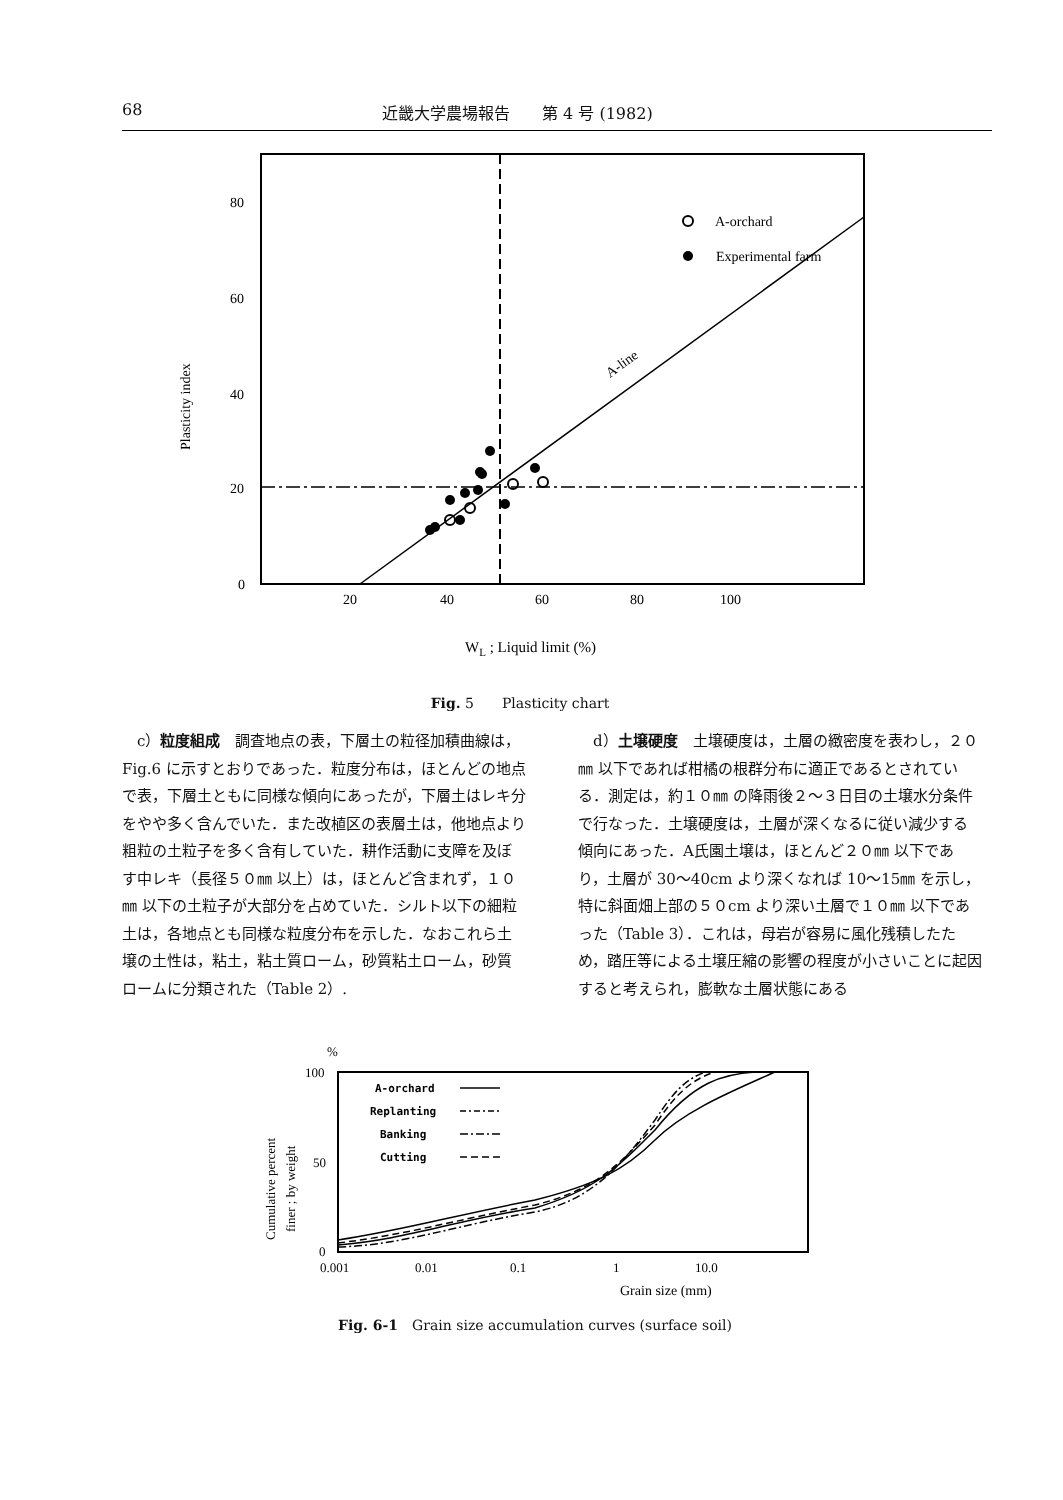68 近畿大学農場報告　　第 4 号 (1982)
80
60
40
20
0
Plasticity index
20
40
60
80
100
A-line
A-orchard
Experimental farm
WL ; Liquid limit (%)
Fig. 5　　Plasticity chart
　c）粒度組成　調査地点の表，下層土の粒径加積曲線は，Fig.6 に示すとおりであった．粒度分布は，ほとんどの地点で表，下層土ともに同様な傾向にあったが，下層土はレキ分をやや多く含んでいた．また改植区の表層土は，他地点より粗粒の土粒子を多く含有していた．耕作活動に支障を及ぼす中レキ（長径５０㎜ 以上）は，ほとんど含まれず，１０㎜ 以下の土粒子が大部分を占めていた．シルト以下の細粒土は，各地点とも同様な粒度分布を示した．なおこれら土壌の土性は，粘土，粘土質ローム，砂質粘土ローム，砂質ロームに分類された（Table 2）.
　d）土壌硬度　土壌硬度は，土層の緻密度を表わし，２０㎜ 以下であれば柑橘の根群分布に適正であるとされている．測定は，約１０㎜ の降雨後２～３日目の土壌水分条件で行なった．土壌硬度は，土層が深くなるに従い減少する傾向にあった．A氏園土壌は，ほとんど２０㎜ 以下であり，土層が 30～40cm より深くなれば 10～15㎜ を示し，特に斜面畑上部の５０cm より深い土層で１０㎜ 以下であった（Table 3）．これは，母岩が容易に風化残積したため，踏圧等による土壌圧縮の影響の程度が小さいことに起因すると考えられ，膨軟な土層状態にある
%
100
50
0
Cumulative percent
finer ; by weight
0.001
0.01
0.1
1
10.0
Grain size (mm)
A-orchard
Replanting
Banking
Cutting
Fig. 6-1　Grain size accumulation curves (surface soil)